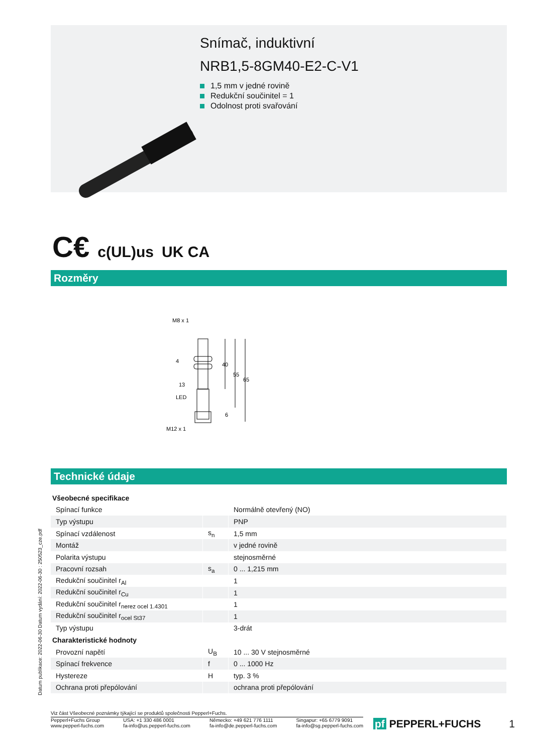Snímač, induktivní
NRB1,5-8GM40-E2-C-V1
1,5 mm v jedné rovině
Redukční součinitel = 1
Odolnost proti svařování
C€ c(UL)us UK CA
Rozměry
M8 x 1
40
55
65
4
13
LED
6
M12 x 1
Technické údaje
| Všeobecné specifikace | | |
| Spínací funkce | | Normálně otevřený (NO) |
| Typ výstupu | | PNP |
| Spínací vzdálenost | s<sub>n</sub> | 1,5 mm |
| Montáž | | v jedné rovině |
| Polarita výstupu | | stejnosměrné |
| Pracovní rozsah | s<sub>a</sub> | 0 ... 1,215 mm |
| Redukční součinitel r<sub>Al</sub> | | 1 |
| Redukční součinitel r<sub>Cu</sub> | | 1 |
| Redukční součinitel r<sub>nerez ocel 1.4301</sub> | | 1 |
| Redukční součinitel r<sub>ocel St37</sub> | | 1 |
| Typ výstupu | | 3-drát |
| Charakteristické hodnoty | | |
| Provozní napětí | U<sub>B</sub> | 10 ... 30 V stejnosměrné |
| Spínací frekvence | f | 0 ... 1000 Hz |
| Hystereze | H | typ. 3 % |
| Ochrana proti přepólování | | ochrana proti přepólování |
Datum publikace: 2022-06-30 Datum vydání: 2022-06-30 : 250523_cze.pdf
Viz část Všeobecné poznámky týkající se produktů společnosti Pepperl+Fuchs.
Pepperl+Fuchs Group
www.pepperl-fuchs.com
USA: +1 330 486 0001
fa-info@us.pepperl-fuchs.com
Německo: +49 621 776 1111
fa-info@de.pepperl-fuchs.com
Singapur: +65 6779 9091
fa-info@sg.pepperl-fuchs.com
pf PEPPERL+FUCHS 1